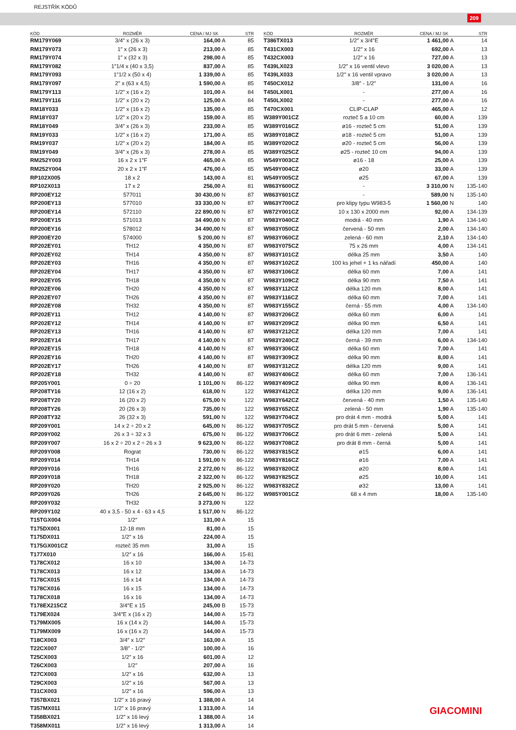REJSTŘÍK KÓDŮ
209
| KÓD | ROZMĚR | CENA / MJ SK | STR |
| --- | --- | --- | --- |
| RM179Y069 | 3/4″ x (26 x 3) | 164,00 A | 85 |
| RM179Y073 | 1″ x (26 x 3) | 213,00 A | 85 |
| RM179Y074 | 1″ x (32 x 3) | 298,00 A | 85 |
| RM179Y082 | 1″1/4 x (40 x 3,5) | 837,00 A | 85 |
| RM179Y093 | 1″1/2 x (50 x 4) | 1 339,00 A | 85 |
| RM179Y097 | 2″ x (63 x 4,5) | 1 590,00 A | 85 |
| RM179Y113 | 1/2″ x (16 x 2) | 101,00 A | 84 |
| RM179Y116 | 1/2″ x (20 x 2) | 125,00 A | 84 |
| RM18Y033 | 1/2″ x (16 x 2) | 135,00 A | 85 |
| RM18Y037 | 1/2″ x (20 x 2) | 159,00 A | 85 |
| RM18Y049 | 3/4″ x (26 x 3) | 233,00 A | 85 |
| RM19Y033 | 1/2″ x (16 x 2) | 171,00 A | 85 |
| RM19Y037 | 1/2″ x (20 x 2) | 184,00 A | 85 |
| RM19Y049 | 3/4″ x (26 x 3) | 278,00 A | 85 |
| RM252Y003 | 16 x 2 x 1″F | 465,00 A | 85 |
| RM252Y004 | 20 x 2 x 1″F | 476,00 A | 85 |
| RP102X005 | 18 x 2 | 143,00 A | 81 |
| RP102X013 | 17 x 2 | 256,00 A | 81 |
| RP200EY12 | 577011 | 30 430,00 N | 87 |
| RP200EY13 | 577010 | 33 330,00 N | 87 |
| RP200EY14 | 572110 | 22 890,00 N | 87 |
| RP200EY15 | 571013 | 34 490,00 N | 87 |
| RP200EY16 | 578012 | 34 490,00 N | 87 |
| RP200EY20 | 574000 | 5 200,00 N | 87 |
| RP202EY01 | TH12 | 4 350,00 N | 87 |
| RP202EY02 | TH14 | 4 350,00 N | 87 |
| RP202EY03 | TH16 | 4 350,00 N | 87 |
| RP202EY04 | TH17 | 4 350,00 N | 87 |
| RP202EY05 | TH18 | 4 350,00 N | 87 |
| RP202EY06 | TH20 | 4 350,00 N | 87 |
| RP202EY07 | TH26 | 4 350,00 N | 87 |
| RP202EY08 | TH32 | 4 350,00 N | 87 |
| RP202EY11 | TH12 | 4 140,00 N | 87 |
| RP202EY12 | TH14 | 4 140,00 N | 87 |
| RP202EY13 | TH16 | 4 140,00 N | 87 |
| RP202EY14 | TH17 | 4 140,00 N | 87 |
| RP202EY15 | TH18 | 4 140,00 N | 87 |
| RP202EY16 | TH20 | 4 140,00 N | 87 |
| RP202EY17 | TH26 | 4 140,00 N | 87 |
| RP202EY18 | TH32 | 4 140,00 N | 87 |
| RP205Y001 | 0 ÷ 20 | 1 101,00 N | 86-122 |
| RP208TY16 | 12 (16 x 2) | 618,00 N | 122 |
| RP208TY20 | 16 (20 x 2) | 675,00 N | 122 |
| RP208TY26 | 20 (26 x 3) | 735,00 N | 122 |
| RP208TY32 | 26 (32 x 3) | 591,00 N | 122 |
| RP209Y001 | 14 x 2 ÷ 20 x 2 | 645,00 N | 86-122 |
| RP209Y002 | 26 x 3 ÷ 32 x 3 | 675,00 N | 86-122 |
| RP209Y007 | 16 x 2 ÷ 20 x 2 ÷ 26 x 3 | 9 623,00 N | 86-122 |
| RP209Y008 | Rograt | 730,00 N | 86-122 |
| RP209Y014 | TH14 | 1 591,00 N | 86-122 |
| RP209Y016 | TH16 | 2 272,00 N | 86-122 |
| RP209Y018 | TH18 | 2 322,00 N | 86-122 |
| RP209Y020 | TH20 | 2 925,00 N | 86-122 |
| RP209Y026 | TH26 | 2 645,00 N | 86-122 |
| RP209Y032 | TH32 | 3 273,00 N | 122 |
| RP209Y102 | 40 x 3,5 - 50 x 4 - 63 x 4,5 | 1 517,00 N | 86-122 |
| T15TGX004 | 1/2″ | 131,00 A | 15 |
| T175DX001 | 12-18 mm | 81,00 A | 15 |
| T175DX011 | 1/2″ x 16 | 224,00 A | 15 |
| T175GX001CZ | rozteč 35 mm | 31,00 A | 15 |
| T177X010 | 1/2″ x 16 | 166,00 A | 15-81 |
| T178CX012 | 16 x 10 | 134,00 A | 14-73 |
| T178CX013 | 16 x 12 | 134,00 A | 14-73 |
| T178CX015 | 16 x 14 | 134,00 A | 14-73 |
| T178CX016 | 16 x 15 | 134,00 A | 14-73 |
| T178CX018 | 16 x 16 | 134,00 A | 14-73 |
| T178EX215CZ | 3/4″E x 15 | 245,00 B | 15-73 |
| T179EX024 | 3/4″E x (16 x 2) | 144,00 A | 15-73 |
| T179MX005 | 16 x (14 x 2) | 144,00 A | 15-73 |
| T179MX009 | 16 x (16 x 2) | 144,00 A | 15-73 |
| T18CX003 | 3/4″ x 1/2″ | 163,00 A | 15 |
| T22CX007 | 3/8″ - 1/2″ | 100,00 A | 16 |
| T25CX003 | 1/2″ x 16 | 601,00 A | 12 |
| T26CX003 | 1/2″ | 207,00 A | 16 |
| T27CX003 | 1/2″ x 16 | 632,00 A | 13 |
| T29CX003 | 1/2″ x 16 | 567,00 A | 13 |
| T31CX003 | 1/2″ x 16 | 596,00 A | 13 |
| T357BX021 | 1/2″ x 16 pravý | 1 388,00 A | 14 |
| T357MX011 | 1/2″ x 16 pravý | 1 313,00 A | 14 |
| T358BX021 | 1/2″ x 16 levý | 1 388,00 A | 14 |
| T358MX011 | 1/2″ x 16 levý | 1 313,00 A | 14 |
| KÓD | ROZMĚR | CENA / MJ SK | STR |
| --- | --- | --- | --- |
| T386TX013 | 1/2″ x 3/4″E | 1 461,00 A | 14 |
| T431CX003 | 1/2″ x 16 | 692,00 A | 13 |
| T432CX003 | 1/2″ x 16 | 727,00 A | 13 |
| T439LX023 | 1/2″ x 16 ventil vlevo | 3 020,00 A | 13 |
| T439LX033 | 1/2″ x 16 ventil vpravo | 3 020,00 A | 13 |
| T450CX012 | 3/8″ - 1/2″ | 131,00 A | 16 |
| T450LX001 | - | 277,00 A | 16 |
| T450LX002 | - | 277,00 A | 16 |
| T470CX001 | CLIP-CLAP | 465,00 A | 12 |
| W389Y001CZ | rozteč 5 a 10 cm | 60,00 A | 139 |
| W389Y016CZ | ø16 - rozteč 5 cm | 51,00 A | 139 |
| W389Y018CZ | ø18 - rozteč 5 cm | 51,00 A | 139 |
| W389Y020CZ | ø20 - rozteč 5 cm | 56,00 A | 139 |
| W389Y025CZ | ø25 - rozteč 10 cm | 94,00 A | 139 |
| W549Y003CZ | ø16 - 18 | 25,00 A | 139 |
| W549Y004CZ | ø20 | 33,00 A | 139 |
| W549Y005CZ | ø25 | 67,00 A | 139 |
| W863Y600CZ | - | 3 310,00 N | 135-140 |
| W863Y601CZ | - | 589,00 N | 135-140 |
| W863Y700CZ | pro klipy typu W983-5 | 1 560,00 N | 140 |
| W872Y001CZ | 10 x 130 x 2000 mm | 92,00 A | 134-139 |
| W983Y040CZ | modrá - 40 mm | 1,90 A | 134-140 |
| W983Y050CZ | červená - 50 mm | 2,00 A | 134-140 |
| W983Y060CZ | zelená - 60 mm | 2,10 A | 134-140 |
| W983Y075CZ | 75 x 26 mm | 4,00 A | 134-141 |
| W983Y101CZ | délka 25 mm | 3,50 A | 140 |
| W983Y102CZ | 100 ks jehel + 1 ks nářadí | 450,00 A | 140 |
| W983Y106CZ | délka 60 mm | 7,00 A | 141 |
| W983Y109CZ | délka 90 mm | 7,50 A | 141 |
| W983Y112CZ | délka 120 mm | 8,00 A | 141 |
| W983Y116CZ | délka 60 mm | 7,00 A | 141 |
| W983Y155CZ | černá - 55 mm | 4,00 A | 134-140 |
| W983Y206CZ | délka 60 mm | 6,00 A | 141 |
| W983Y209CZ | délka 90 mm | 6,50 A | 141 |
| W983Y212CZ | délka 120 mm | 7,00 A | 141 |
| W983Y240CZ | černá - 39 mm | 6,00 A | 134-140 |
| W983Y306CZ | délka 60 mm | 7,00 A | 141 |
| W983Y309CZ | délka 90 mm | 8,00 A | 141 |
| W983Y312CZ | délka 120 mm | 9,00 A | 141 |
| W983Y406CZ | délka 60 mm | 7,00 A | 136-141 |
| W983Y409CZ | délka 90 mm | 8,00 A | 136-141 |
| W983Y412CZ | délka 120 mm | 9,00 A | 136-141 |
| W983Y642CZ | červená - 40 mm | 1,50 A | 135-140 |
| W983Y652CZ | zelená - 50 mm | 1,90 A | 135-140 |
| W983Y704CZ | pro drát 4 mm - modrá | 5,00 A | 141 |
| W983Y705CZ | pro drát 5 mm - červená | 5,00 A | 141 |
| W983Y706CZ | pro drát 6 mm - zelená | 5,00 A | 141 |
| W983Y708CZ | pro drát 8 mm - černá | 5,00 A | 141 |
| W983Y815CZ | ø15 | 6,00 A | 141 |
| W983Y816CZ | ø16 | 7,00 A | 141 |
| W983Y820CZ | ø20 | 8,00 A | 141 |
| W983Y825CZ | ø25 | 10,00 A | 141 |
| W983Y832CZ | ø32 | 13,00 A | 141 |
| W985Y001CZ | 68 x 4 mm | 18,00 A | 135-140 |
GIACOMINI